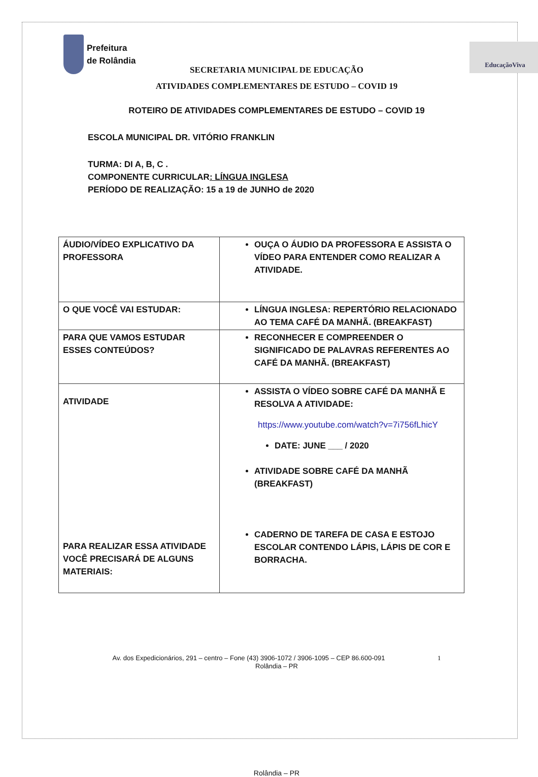Prefeitura
de Rolândia
EducaçãoViva
SECRETARIA MUNICIPAL DE EDUCAÇÃO
ATIVIDADES COMPLEMENTARES DE ESTUDO – COVID 19
ROTEIRO DE ATIVIDADES COMPLEMENTARES DE ESTUDO – COVID 19
ESCOLA MUNICIPAL DR. VITÓRIO FRANKLIN
TURMA: DI A, B, C .
COMPONENTE CURRICULAR: LÍNGUA INGLESA
PERÍODO DE REALIZAÇÃO: 15 a 19 de JUNHO de 2020
| ÁUDIO/VÍDEO EXPLICATIVO DA PROFESSORA | OUÇA O ÁUDIO DA PROFESSORA E ASSISTA O VÍDEO PARA ENTENDER COMO REALIZAR A ATIVIDADE. |
| O QUE VOCÊ VAI ESTUDAR: | LÍNGUA INGLESA: REPERTÓRIO RELACIONADO AO TEMA CAFÉ DA MANHÃ. (BREAKFAST) |
| PARA QUE VAMOS ESTUDAR ESSES CONTEÚDOS? | RECONHECER E COMPREENDER O SIGNIFICADO DE PALAVRAS REFERENTES AO CAFÉ DA MANHÃ. (BREAKFAST) |
| ATIVIDADE PARA REALIZAR ESSA ATIVIDADE VOCÊ PRECISARÁ DE ALGUNS MATERIAIS: | ASSISTA O VÍDEO SOBRE CAFÉ DA MANHÃ E RESOLVA A ATIVIDADE: https://www.youtube.com/watch?v=7i756fLhicY DATE: JUNE ___ / 2020 ATIVIDADE SOBRE CAFÉ DA MANHÃ (BREAKFAST) CADERNO DE TAREFA DE CASA E ESTOJO ESCOLAR CONTENDO LÁPIS, LÁPIS DE COR E BORRACHA. |
Av. dos Expedicionários, 291 – centro – Fone (43) 3906-1072 / 3906-1095 – CEP 86.600-091 1
Rolândia – PR
Rolândia – PR